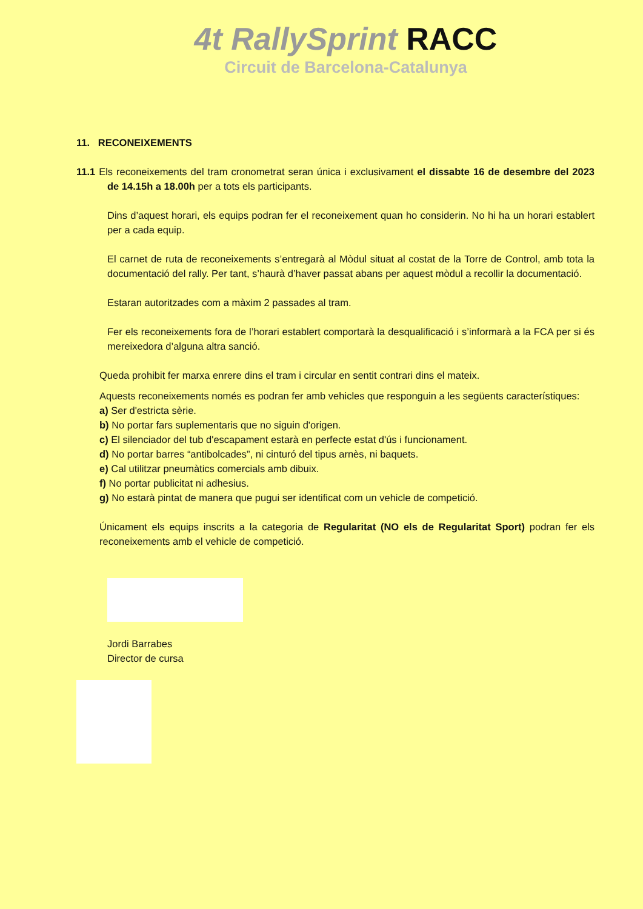4t RallySprint RACC
Circuit de Barcelona-Catalunya
11. RECONEIXEMENTS
11.1 Els reconeixements del tram cronometrat seran única i exclusivament el dissabte 16 de desembre del 2023 de 14.15h a 18.00h per a tots els participants.
Dins d’aquest horari, els equips podran fer el reconeixement quan ho considerin. No hi ha un horari establert per a cada equip.
El carnet de ruta de reconeixements s’entregarà al Mòdul situat al costat de la Torre de Control, amb tota la documentació del rally. Per tant, s’haurà d’haver passat abans per aquest mòdul a recollir la documentació.
Estaran autoritzades com a màxim 2 passades al tram.
Fer els reconeixements fora de l’horari establert comportarà la desqualificació i s’informarà a la FCA per si és mereixedora d’alguna altra sanció.
Queda prohibit fer marxa enrere dins el tram i circular en sentit contrari dins el mateix.
Aquests reconeixements només es podran fer amb vehicles que responguin a les següents característiques:
a) Ser d'estricta sèrie.
b) No portar fars suplementaris que no siguin d'origen.
c) El silenciador del tub d'escapament estarà en perfecte estat d'ús i funcionament.
d) No portar barres “antibolcades”, ni cinturó del tipus arnès, ni baquets.
e) Cal utilitzar pneumàtics comercials amb dibuix.
f) No portar publicitat ni adhesius.
g) No estarà pintat de manera que pugui ser identificat com un vehicle de competició.
Únicament els equips inscrits a la categoria de Regularitat (NO els de Regularitat Sport) podran fer els reconeixements amb el vehicle de competició.
Jordi Barrabes
Director de cursa